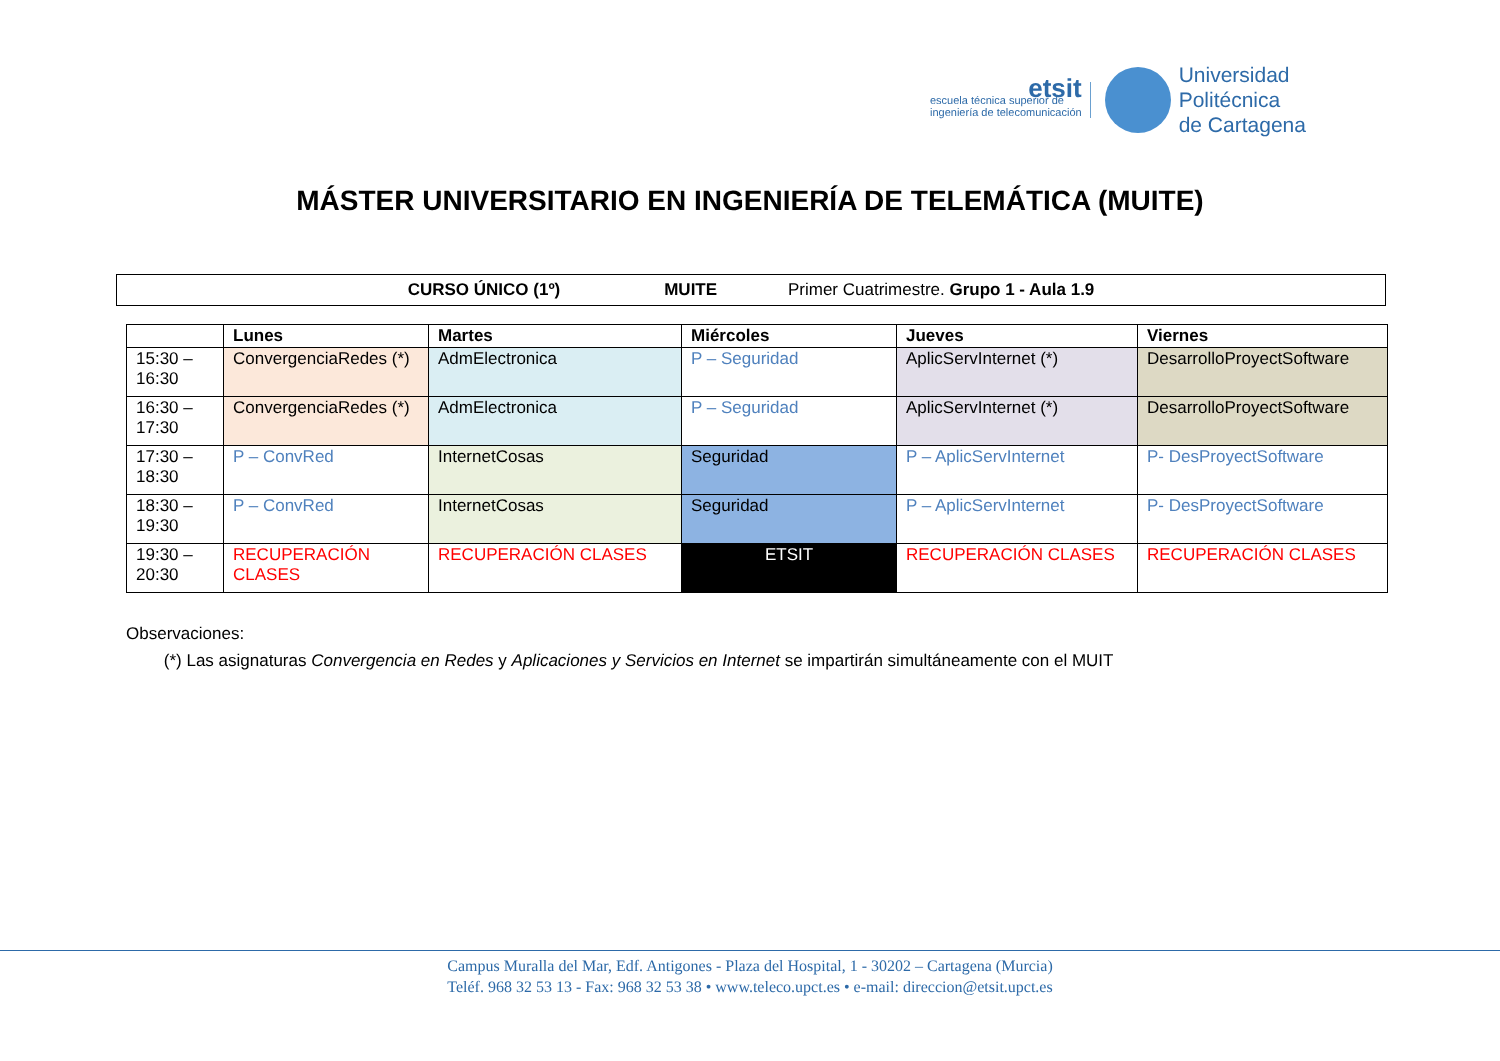etsit
escuela técnica superior de
ingeniería de telecomunicación
Universidad
Politécnica
de Cartagena
MÁSTER UNIVERSITARIO EN INGENIERÍA DE TELEMÁTICA (MUITE)
CURSO ÚNICO (1º) MUITE Primer Cuatrimestre. Grupo 1 - Aula 1.9
| | Lunes | Martes | Miércoles | Jueves | Viernes |
| --- | --- | --- | --- | --- | --- |
| 15:30 – 16:30 | ConvergenciaRedes (*) | AdmElectronica | P – Seguridad | AplicServInternet (*) | DesarrolloProyectSoftware |
| 16:30 – 17:30 | ConvergenciaRedes (*) | AdmElectronica | P – Seguridad | AplicServInternet (*) | DesarrolloProyectSoftware |
| 17:30 – 18:30 | P – ConvRed | InternetCosas | Seguridad | P – AplicServInternet | P- DesProyectSoftware |
| 18:30 – 19:30 | P – ConvRed | InternetCosas | Seguridad | P – AplicServInternet | P- DesProyectSoftware |
| 19:30 – 20:30 | RECUPERACIÓN CLASES | RECUPERACIÓN CLASES | ETSIT | RECUPERACIÓN CLASES | RECUPERACIÓN CLASES |
Observaciones:
(*) Las asignaturas Convergencia en Redes y Aplicaciones y Servicios en Internet se impartirán simultáneamente con el MUIT
Campus Muralla del Mar, Edf. Antigones - Plaza del Hospital, 1 - 30202 – Cartagena (Murcia)
Teléf. 968 32 53 13 - Fax: 968 32 53 38 • www.teleco.upct.es • e-mail: direccion@etsit.upct.es